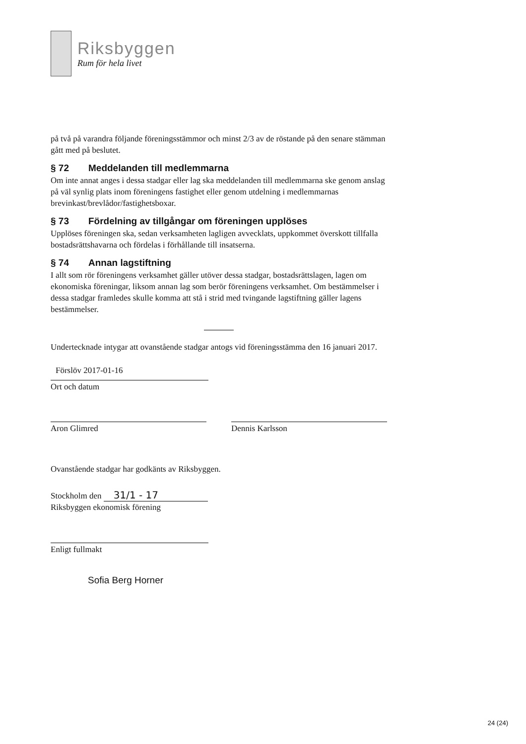Riksbyggen
Rum för hela livet
på två på varandra följande föreningsstämmor och minst 2/3 av de röstande på den senare stämman gått med på beslutet.
§ 72 Meddelanden till medlemmarna
Om inte annat anges i dessa stadgar eller lag ska meddelanden till medlemmarna ske genom anslag på väl synlig plats inom föreningens fastighet eller genom utdelning i medlemmarnas brevinkast/brevlådor/fastighetsboxar.
§ 73 Fördelning av tillgångar om föreningen upplöses
Upplöses föreningen ska, sedan verksamheten lagligen avvecklats, uppkommet överskott tillfalla bostadsrättshavarna och fördelas i förhållande till insatserna.
§ 74 Annan lagstiftning
I allt som rör föreningens verksamhet gäller utöver dessa stadgar, bostadsrättslagen, lagen om ekonomiska föreningar, liksom annan lag som berör föreningens verksamhet. Om bestämmelser i dessa stadgar framledes skulle komma att stå i strid med tvingande lagstiftning gäller lagens bestämmelser.
Undertecknade intygar att ovanstående stadgar antogs vid föreningsstämma den 16 januari 2017.
Förslöv 2017-01-16
Ort och datum
Aron Glimred Dennis Karlsson
Ovanstående stadgar har godkänts av Riksbyggen.
Stockholm den 31/1 - 17
Riksbyggen ekonomisk förening
Enligt fullmakt
Sofia Berg Horner
24 (24)